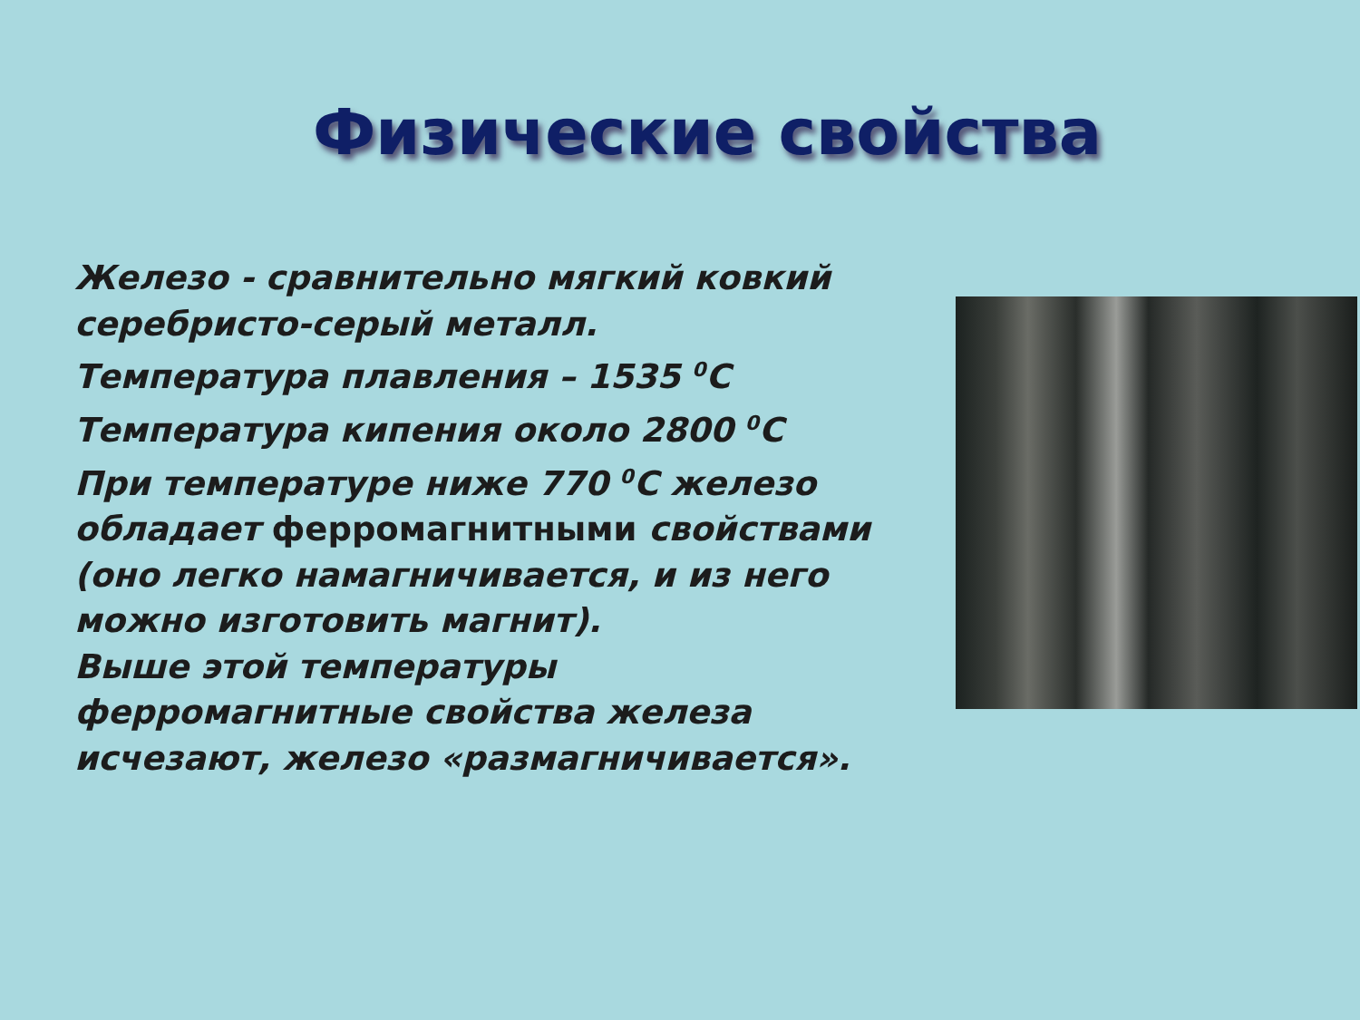Физические свойства
Железо - сравнительно мягкий ковкий серебристо-серый металл.
Температура плавления – 1535 <sup>0</sup>С
Температура кипения около 2800 <sup>0</sup>С
При температуре ниже 770 <sup>0</sup>С железо обладает ферромагнитными свойствами
(оно легко намагничивается, и из него можно изготовить магнит).
Выше этой температуры ферромагнитные свойства железа исчезают, железо «размагничивается».